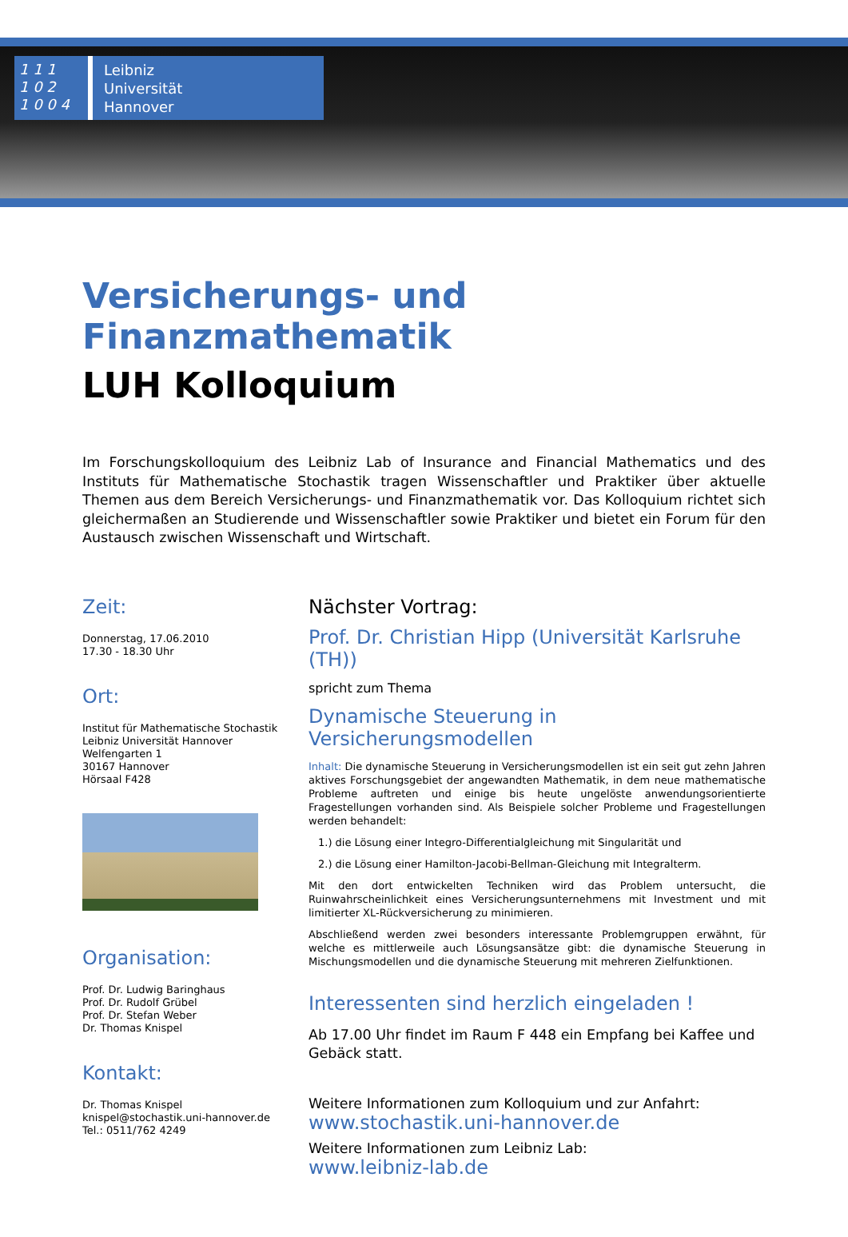1 1 1
1 0 2
1 0 0 4
Leibniz
Universität
Hannover
Versicherungs- und Finanzmathematik
LUH Kolloquium
Im Forschungskolloquium des Leibniz Lab of Insurance and Financial Mathematics und des Instituts für Mathematische Stochastik tragen Wissenschaftler und Praktiker über aktuelle Themen aus dem Bereich Versicherungs- und Finanzmathematik vor. Das Kolloquium richtet sich gleichermaßen an Studierende und Wissenschaftler sowie Praktiker und bietet ein Forum für den Austausch zwischen Wissenschaft und Wirtschaft.
Zeit:
Donnerstag, 17.06.2010
17.30 - 18.30 Uhr
Ort:
Institut für Mathematische Stochastik
Leibniz Universität Hannover
Welfengarten 1
30167 Hannover
Hörsaal F428
Organisation:
Prof. Dr. Ludwig Baringhaus
Prof. Dr. Rudolf Grübel
Prof. Dr. Stefan Weber
Dr. Thomas Knispel
Kontakt:
Dr. Thomas Knispel
knispel@stochastik.uni-hannover.de
Tel.: 0511/762 4249
Nächster Vortrag:
Prof. Dr. Christian Hipp (Universität Karlsruhe (TH))
spricht zum Thema
Dynamische Steuerung in Versicherungsmodellen
Inhalt: Die dynamische Steuerung in Versicherungsmodellen ist ein seit gut zehn Jahren aktives Forschungsgebiet der angewandten Mathematik, in dem neue mathematische Probleme auftreten und einige bis heute ungelöste anwendungsorientierte Fragestellungen vorhanden sind. Als Beispiele solcher Probleme und Fragestellungen werden behandelt:
1.) die Lösung einer Integro-Differentialgleichung mit Singularität und
2.) die Lösung einer Hamilton-Jacobi-Bellman-Gleichung mit Integralterm.
Mit den dort entwickelten Techniken wird das Problem untersucht, die Ruinwahrscheinlichkeit eines Versicherungsunternehmens mit Investment und mit limitierter XL-Rückversicherung zu minimieren.
Abschließend werden zwei besonders interessante Problemgruppen erwähnt, für welche es mittlerweile auch Lösungsansätze gibt: die dynamische Steuerung in Mischungsmodellen und die dynamische Steuerung mit mehreren Zielfunktionen.
Interessenten sind herzlich eingeladen !
Ab 17.00 Uhr findet im Raum F 448 ein Empfang bei Kaffee und Gebäck statt.
Weitere Informationen zum Kolloquium und zur Anfahrt:
www.stochastik.uni-hannover.de
Weitere Informationen zum Leibniz Lab:
www.leibniz-lab.de